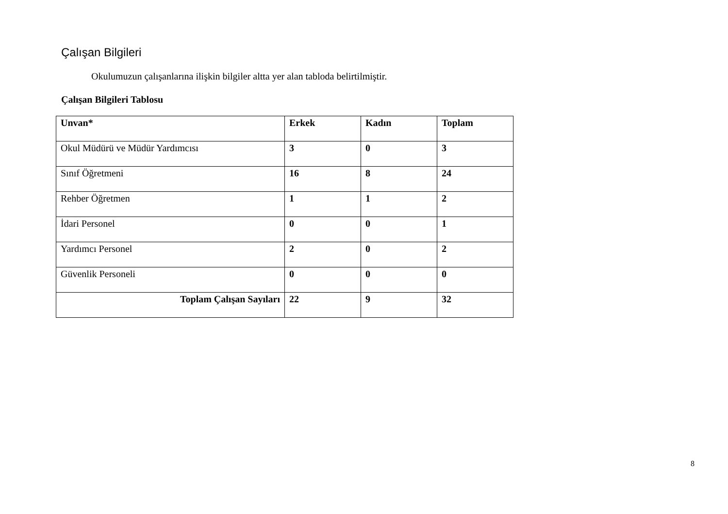Çalışan Bilgileri
Okulumuzun çalışanlarına ilişkin bilgiler altta yer alan tabloda belirtilmiştir.
Çalışan Bilgileri Tablosu
| Unvan* | Erkek | Kadın | Toplam |
| --- | --- | --- | --- |
| Okul Müdürü ve Müdür Yardımcısı | 3 | 0 | 3 |
| Sınıf Öğretmeni | 16 | 8 | 24 |
| Rehber Öğretmen | 1 | 1 | 2 |
| İdari Personel | 0 | 0 | 1 |
| Yardımcı Personel | 2 | 0 | 2 |
| Güvenlik Personeli | 0 | 0 | 0 |
| Toplam Çalışan Sayıları | 22 | 9 | 32 |
8